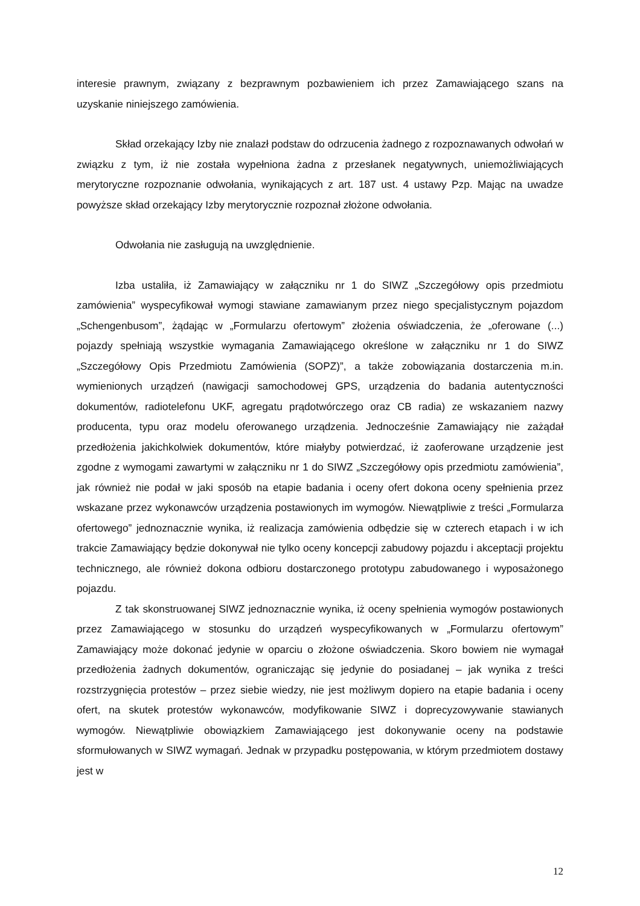interesie prawnym, związany z bezprawnym pozbawieniem ich przez Zamawiającego szans na uzyskanie niniejszego zamówienia.
Skład orzekający Izby nie znalazł podstaw do odrzucenia żadnego z rozpoznawanych odwołań w związku z tym, iż nie została wypełniona żadna z przesłanek negatywnych, uniemożliwiających merytoryczne rozpoznanie odwołania, wynikających z art. 187 ust. 4 ustawy Pzp. Mając na uwadze powyższe skład orzekający Izby merytorycznie rozpoznał złożone odwołania.
Odwołania nie zasługują na uwzględnienie.
Izba ustaliła, iż Zamawiający w załączniku nr 1 do SIWZ „Szczegółowy opis przedmiotu zamówienia” wyspecyfikował wymogi stawiane zamawianym przez niego specjalistycznym pojazdom „Schengenbusom”, żądając w „Formularzu ofertowym” złożenia oświadczenia, że „oferowane (...) pojazdy spełniają wszystkie wymagania Zamawiającego określone w załączniku nr 1 do SIWZ „Szczegółowy Opis Przedmiotu Zamówienia (SOPZ)”, a także zobowiązania dostarczenia m.in. wymienionych urządzeń (nawigacji samochodowej GPS, urządzenia do badania autentyczności dokumentów, radiotelefonu UKF, agregatu prądotwórczego oraz CB radia) ze wskazaniem nazwy producenta, typu oraz modelu oferowanego urządzenia. Jednocześnie Zamawiający nie zażądał przedłożenia jakichkolwiek dokumentów, które miałyby potwierdzać, iż zaoferowane urządzenie jest zgodne z wymogami zawartymi w załączniku nr 1 do SIWZ „Szczegółowy opis przedmiotu zamówienia”, jak również nie podał w jaki sposób na etapie badania i oceny ofert dokona oceny spełnienia przez wskazane przez wykonawców urządzenia postawionych im wymogów. Niewątpliwie z treści „Formularza ofertowego” jednoznacznie wynika, iż realizacja zamówienia odbędzie się w czterech etapach i w ich trakcie Zamawiający będzie dokonywał nie tylko oceny koncepcji zabudowy pojazdu i akceptacji projektu technicznego, ale również dokona odbioru dostarczonego prototypu zabudowanego i wyposażonego pojazdu.
Z tak skonstruowanej SIWZ jednoznacznie wynika, iż oceny spełnienia wymogów postawionych przez Zamawiającego w stosunku do urządzeń wyspecyfikowanych w „Formularzu ofertowym” Zamawiający może dokonać jedynie w oparciu o złożone oświadczenia. Skoro bowiem nie wymagał przedłożenia żadnych dokumentów, ograniczając się jedynie do posiadanej – jak wynika z treści rozstrzygnięcia protestów – przez siebie wiedzy, nie jest możliwym dopiero na etapie badania i oceny ofert, na skutek protestów wykonawców, modyfikowanie SIWZ i doprecyzowywanie stawianych wymogów. Niewątpliwie obowiązkiem Zamawiającego jest dokonywanie oceny na podstawie sformułowanych w SIWZ wymagań. Jednak w przypadku postępowania, w którym przedmiotem dostawy jest w
12